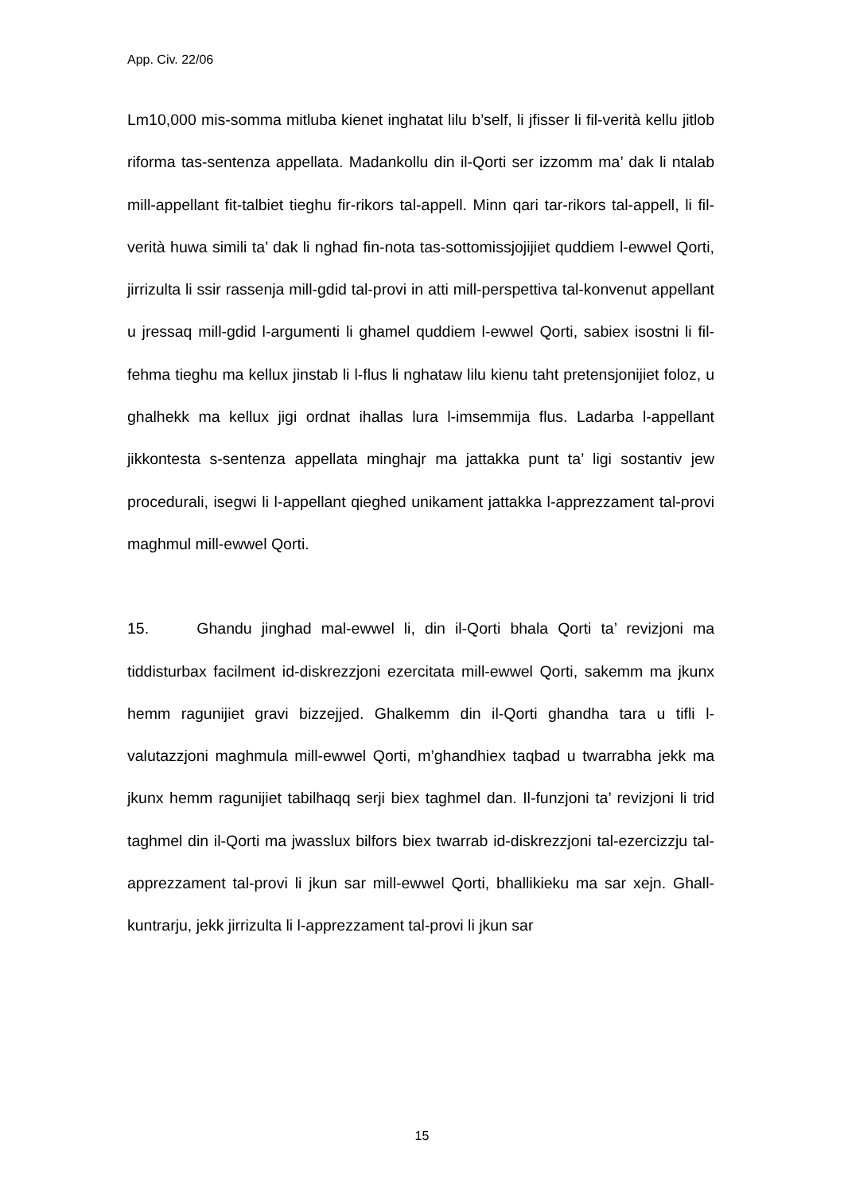App. Civ. 22/06
Lm10,000 mis-somma mitluba kienet inghatat lilu b’self, li jfisser li fil-verità kellu jitlob riforma tas-sentenza appellata. Madankollu din il-Qorti ser izzomm ma’ dak li ntalab mill-appellant fit-talbiet tieghu fir-rikors tal-appell. Minn qari tar-rikors tal-appell, li fil-verità huwa simili ta’ dak li nghad fin-nota tas-sottomissjojijiet quddiem l-ewwel Qorti, jirrizulta li ssir rassenja mill-gdid tal-provi in atti mill-perspettiva tal-konvenut appellant u jressaq mill-gdid l-argumenti li ghamel quddiem l-ewwel Qorti, sabiex isostni li fil-fehma tieghu ma kellux jinstab li l-flus li nghataw lilu kienu taht pretensjonijiet foloz, u ghalhekk ma kellux jigi ordnat ihallas lura l-imsemmija flus. Ladarba l-appellant jikkontesta s-sentenza appellata minghajr ma jattakka punt ta’ ligi sostantiv jew procedurali, isegwi li l-appellant qieghed unikament jattakka l-apprezzament tal-provi maghmul mill-ewwel Qorti.
15. Ghandu jinghad mal-ewwel li, din il-Qorti bhala Qorti ta’ revizjoni ma tiddisturbax facilment id-diskrezzjoni ezercitata mill-ewwel Qorti, sakemm ma jkunx hemm ragunijiet gravi bizzejjed. Ghalkemm din il-Qorti ghandha tara u tifli l-valutazzjoni maghmula mill-ewwel Qorti, m’ghandhiex taqbad u twarrabha jekk ma jkunx hemm ragunijiet tabilhaqq serji biex taghmel dan. Il-funzjoni ta’ revizjoni li trid taghmel din il-Qorti ma jwasslux bilfors biex twarrab id-diskrezzjoni tal-ezercizzju tal-apprezzament tal-provi li jkun sar mill-ewwel Qorti, bhallikieku ma sar xejn. Ghall-kuntrarju, jekk jirrizulta li l-apprezzament tal-provi li jkun sar
15